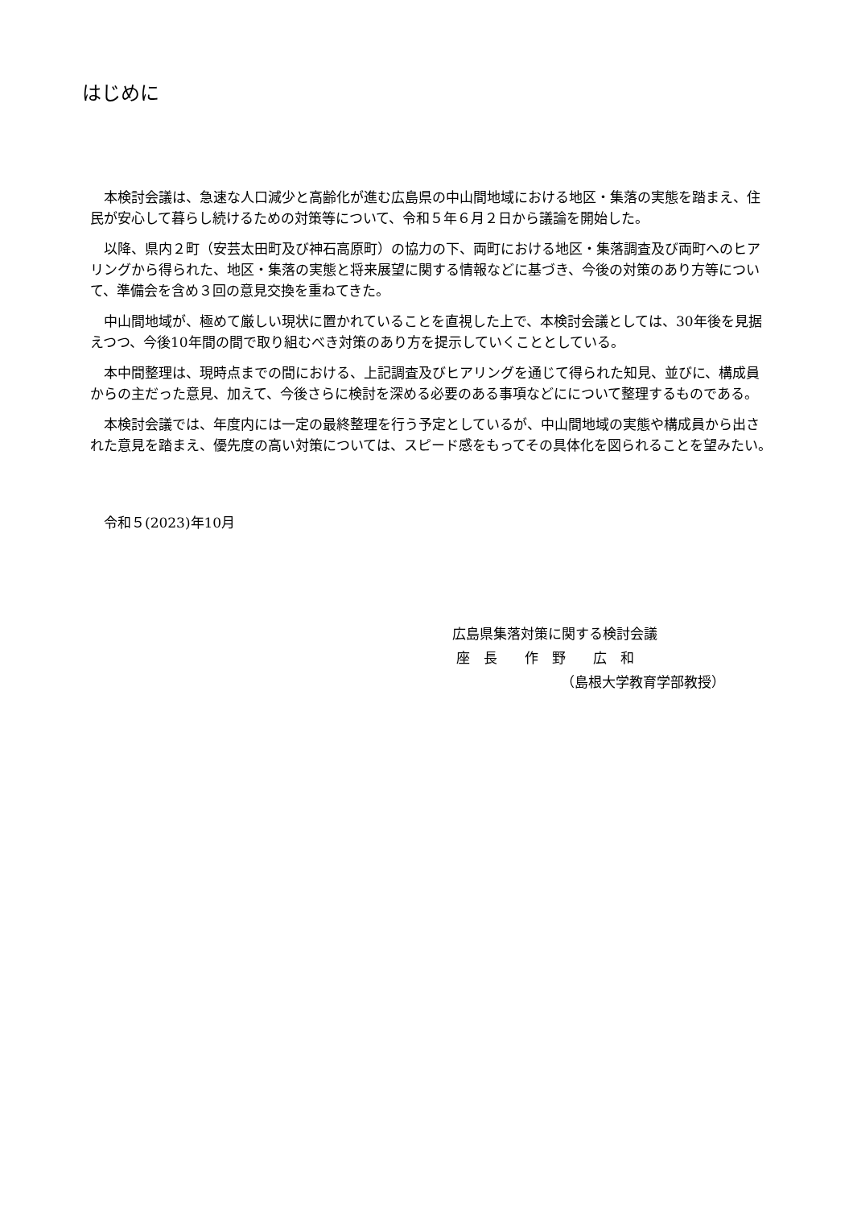はじめに
本検討会議は、急速な人口減少と高齢化が進む広島県の中山間地域における地区・集落の実態を踏まえ、住民が安心して暮らし続けるための対策等について、令和５年６月２日から議論を開始した。
以降、県内２町（安芸太田町及び神石高原町）の協力の下、両町における地区・集落調査及び両町へのヒアリングから得られた、地区・集落の実態と将来展望に関する情報などに基づき、今後の対策のあり方等について、準備会を含め３回の意見交換を重ねてきた。
中山間地域が、極めて厳しい現状に置かれていることを直視した上で、本検討会議としては、30年後を見据えつつ、今後10年間の間で取り組むべき対策のあり方を提示していくこととしている。
本中間整理は、現時点までの間における、上記調査及びヒアリングを通じて得られた知見、並びに、構成員からの主だった意見、加えて、今後さらに検討を深める必要のある事項などにについて整理するものである。
本検討会議では、年度内には一定の最終整理を行う予定としているが、中山間地域の実態や構成員から出された意見を踏まえ、優先度の高い対策については、スピード感をもってその具体化を図られることを望みたい。
令和５(2023)年10月
広島県集落対策に関する検討会議
座　長　　作　野　　広　和
（島根大学教育学部教授）